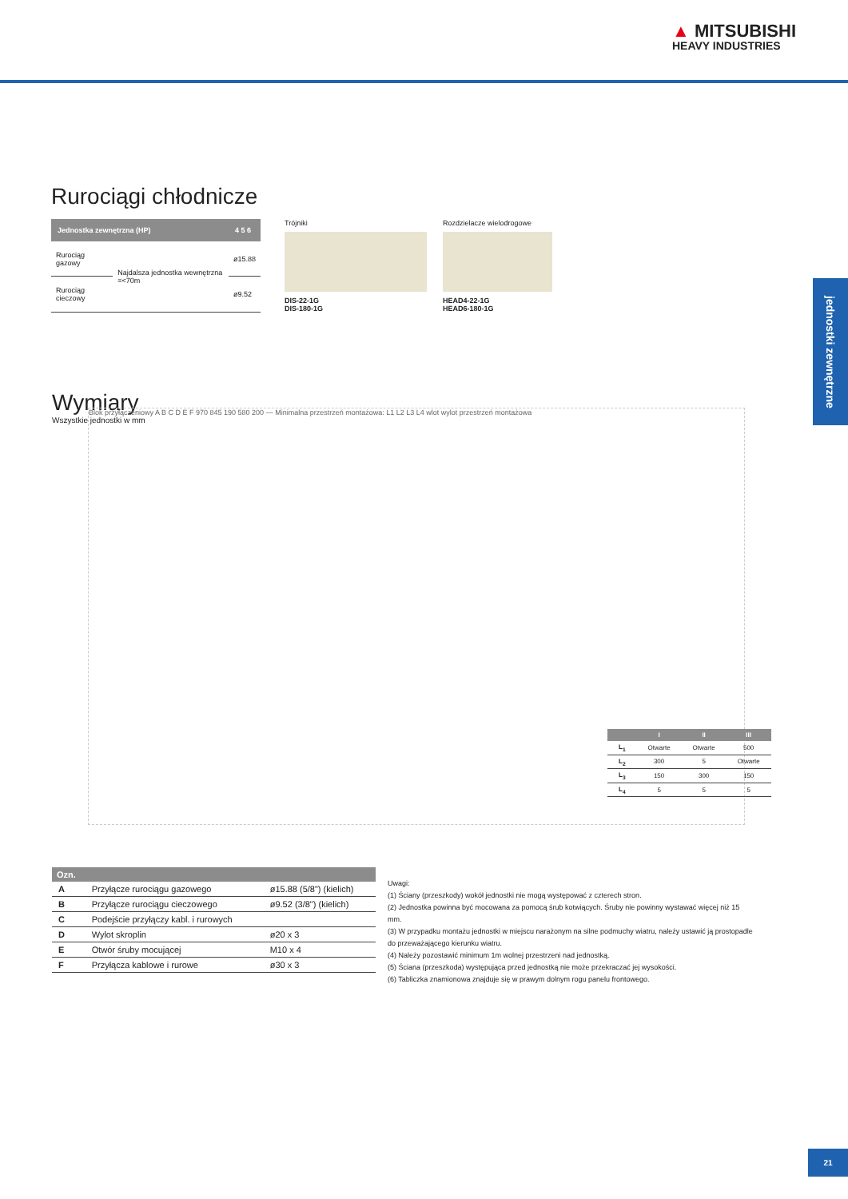▲ MITSUBISHI
HEAVY INDUSTRIES
Rurociągi chłodnicze
| Jednostka zewnętrzna (HP) | | 4 5 6 |
| --- | --- | --- |
| Rurociąg gazowy | Najdalsza jednostka wewnętrzna =<70m | ø15.88 |
| Rurociąg cieczowy | | ø9.52 |
Trójniki
DIS-22-1G
DIS-180-1G
Rozdzielacze wielodrogowe
HEAD4-22-1G
HEAD6-180-1G
jednostki zewnętrzne
Wymiary
Wszystkie jednostki w mm
Blok przyłączeniowy A B C D E F 970 845 190 580 200 — Minimalna przestrzeń montażowa: L1 L2 L3 L4 wlot wylot przestrzeń montażowa
| | I | II | III |
| --- | --- | --- | --- |
| L<sub>1</sub> | Otwarte | Otwarte | 500 |
| L<sub>2</sub> | 300 | 5 | Otwarte |
| L<sub>3</sub> | 150 | 300 | 150 |
| L<sub>4</sub> | 5 | 5 | 5 |
| Ozn. | | |
| --- | --- | --- |
| A | Przyłącze rurociągu gazowego | ø15.88 (5/8") (kielich) |
| B | Przyłącze rurociągu cieczowego | ø9.52 (3/8") (kielich) |
| C | Podejście przyłączy kabl. i rurowych | |
| D | Wylot skroplin | ø20 x 3 |
| E | Otwór śruby mocującej | M10 x 4 |
| F | Przyłącza kablowe i rurowe | ø30 x 3 |
Uwagi:
(1) Ściany (przeszkody) wokół jednostki nie mogą występować z czterech stron.
(2) Jednostka powinna być mocowana za pomocą śrub kotwiących. Śruby nie powinny wystawać więcej niż 15 mm.
(3) W przypadku montażu jednostki w miejscu narażonym na silne podmuchy wiatru, należy ustawić ją prostopadle do przeważającego kierunku wiatru.
(4) Należy pozostawić minimum 1m wolnej przestrzeni nad jednostką.
(5) Ściana (przeszkoda) występująca przed jednostką nie może przekraczać jej wysokości.
(6) Tabliczka znamionowa znajduje się w prawym dolnym rogu panelu frontowego.
21